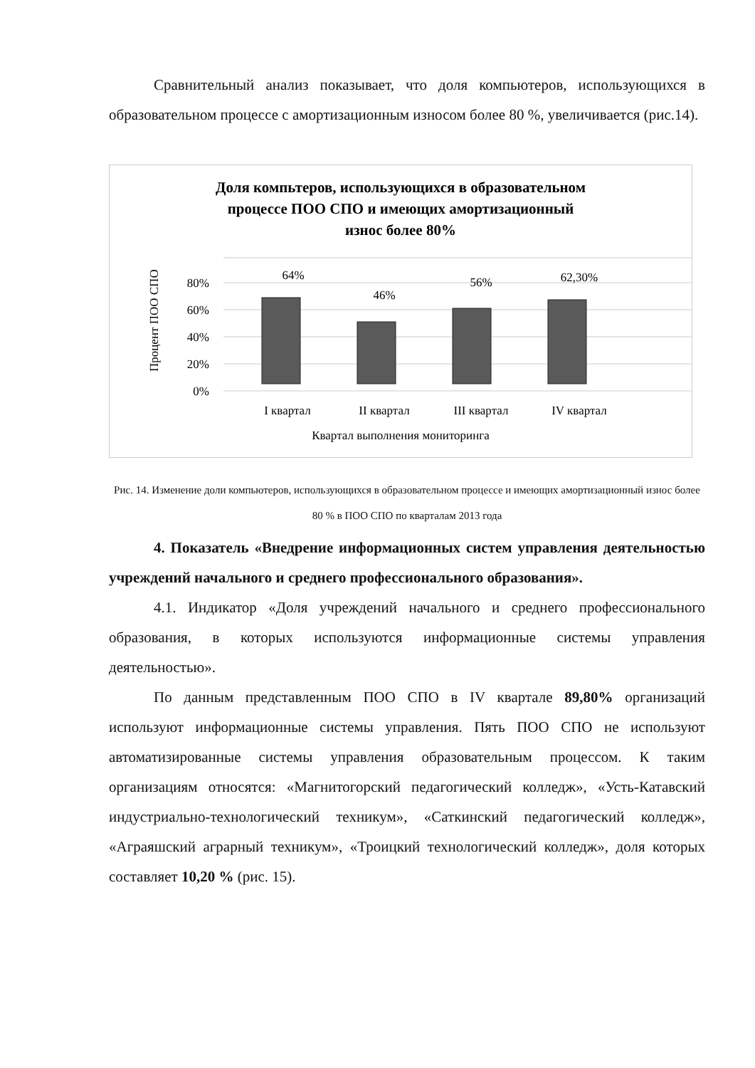Сравнительный анализ показывает, что доля компьютеров, использующихся в образовательном процессе с амортизационным износом более 80 %, увеличивается (рис.14).
Доля компьтеров, использующихся в образовательном
процессе ПОО СПО и имеющих амортизационный
износ более 80%
Процент ПОО СПО
0%
20%
40%
60%
80%
64%
46%
56%
62,30%
I квартал
II квартал
III квартал
IV квартал
Квартал выполнения мониторинга
Рис. 14. Изменение доли компьютеров, использующихся в образовательном процессе и имеющих амортизационный износ более 80 % в ПОО СПО по кварталам 2013 года
4. Показатель «Внедрение информационных систем управления деятельностью учреждений начального и среднего профессионального образования».
4.1. Индикатор «Доля учреждений начального и среднего профессионального образования, в которых используются информационные системы управления деятельностью».
По данным представленным ПОО СПО в IV квартале 89,80% организаций используют информационные системы управления. Пять ПОО СПО не используют автоматизированные системы управления образовательным процессом. К таким организациям относятся: «Магнитогорский педагогический колледж», «Усть-Катавский индустриально-технологический техникум», «Саткинский педагогический колледж», «Аграяшский аграрный техникум», «Троицкий технологический колледж», доля которых составляет 10,20 % (рис. 15).